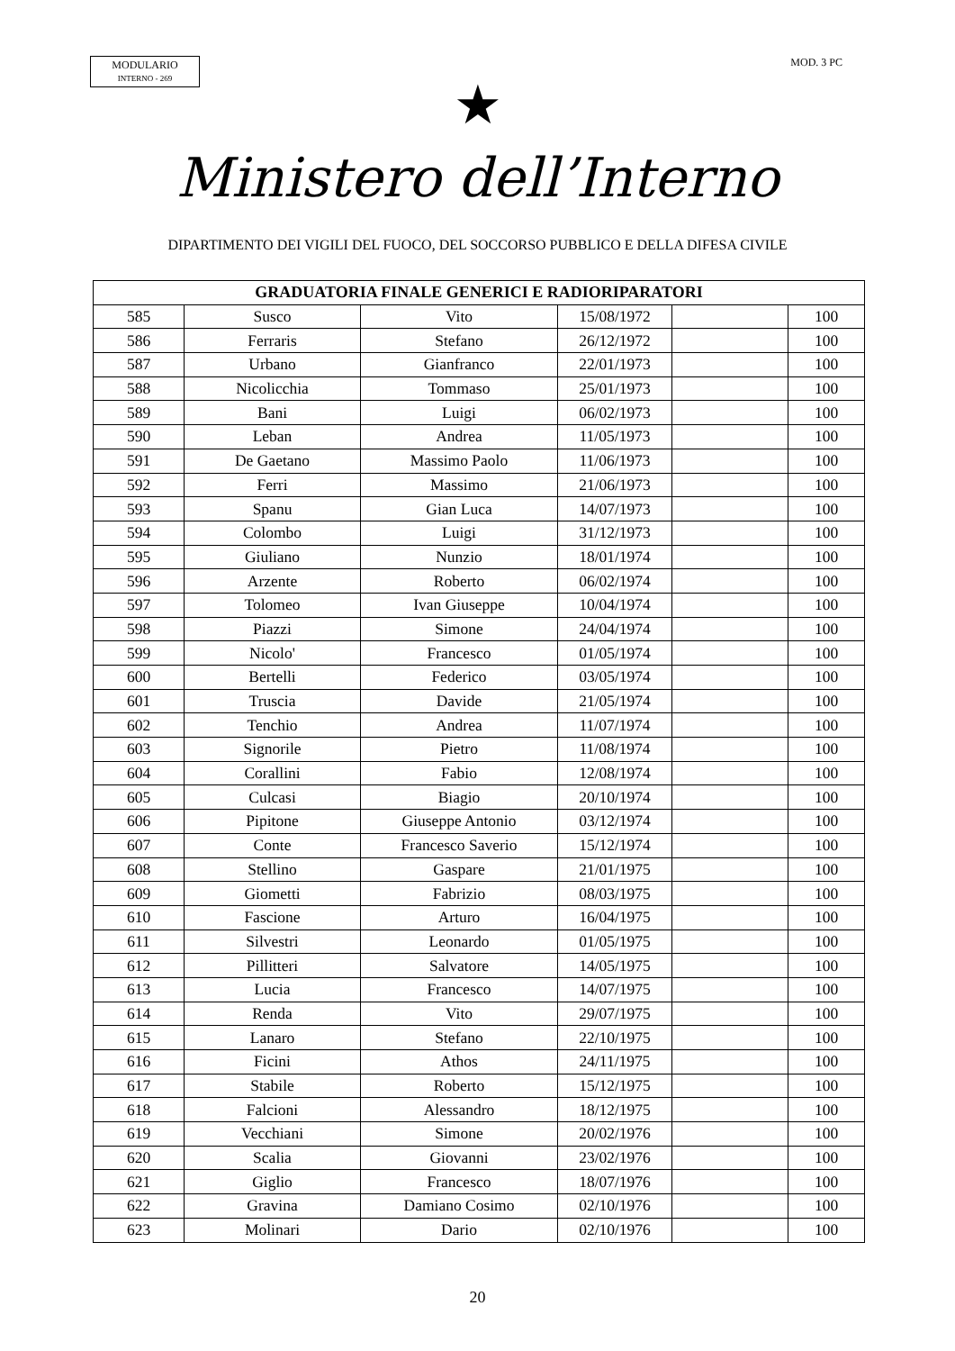MODULARIO
INTERNO - 269
MOD. 3 PC
★
Ministero dell’Interno
DIPARTIMENTO DEI VIGILI DEL FUOCO, DEL SOCCORSO PUBBLICO E DELLA DIFESA CIVILE
| GRADUATORIA FINALE GENERICI E RADIORIPARATORI | | | | | |
| --- | --- | --- | --- | --- | --- |
| 585 | Susco | Vito | 15/08/1972 | | 100 |
| 586 | Ferraris | Stefano | 26/12/1972 | | 100 |
| 587 | Urbano | Gianfranco | 22/01/1973 | | 100 |
| 588 | Nicolicchia | Tommaso | 25/01/1973 | | 100 |
| 589 | Bani | Luigi | 06/02/1973 | | 100 |
| 590 | Leban | Andrea | 11/05/1973 | | 100 |
| 591 | De Gaetano | Massimo Paolo | 11/06/1973 | | 100 |
| 592 | Ferri | Massimo | 21/06/1973 | | 100 |
| 593 | Spanu | Gian Luca | 14/07/1973 | | 100 |
| 594 | Colombo | Luigi | 31/12/1973 | | 100 |
| 595 | Giuliano | Nunzio | 18/01/1974 | | 100 |
| 596 | Arzente | Roberto | 06/02/1974 | | 100 |
| 597 | Tolomeo | Ivan Giuseppe | 10/04/1974 | | 100 |
| 598 | Piazzi | Simone | 24/04/1974 | | 100 |
| 599 | Nicolo' | Francesco | 01/05/1974 | | 100 |
| 600 | Bertelli | Federico | 03/05/1974 | | 100 |
| 601 | Truscia | Davide | 21/05/1974 | | 100 |
| 602 | Tenchio | Andrea | 11/07/1974 | | 100 |
| 603 | Signorile | Pietro | 11/08/1974 | | 100 |
| 604 | Corallini | Fabio | 12/08/1974 | | 100 |
| 605 | Culcasi | Biagio | 20/10/1974 | | 100 |
| 606 | Pipitone | Giuseppe Antonio | 03/12/1974 | | 100 |
| 607 | Conte | Francesco Saverio | 15/12/1974 | | 100 |
| 608 | Stellino | Gaspare | 21/01/1975 | | 100 |
| 609 | Giometti | Fabrizio | 08/03/1975 | | 100 |
| 610 | Fascione | Arturo | 16/04/1975 | | 100 |
| 611 | Silvestri | Leonardo | 01/05/1975 | | 100 |
| 612 | Pillitteri | Salvatore | 14/05/1975 | | 100 |
| 613 | Lucia | Francesco | 14/07/1975 | | 100 |
| 614 | Renda | Vito | 29/07/1975 | | 100 |
| 615 | Lanaro | Stefano | 22/10/1975 | | 100 |
| 616 | Ficini | Athos | 24/11/1975 | | 100 |
| 617 | Stabile | Roberto | 15/12/1975 | | 100 |
| 618 | Falcioni | Alessandro | 18/12/1975 | | 100 |
| 619 | Vecchiani | Simone | 20/02/1976 | | 100 |
| 620 | Scalia | Giovanni | 23/02/1976 | | 100 |
| 621 | Giglio | Francesco | 18/07/1976 | | 100 |
| 622 | Gravina | Damiano Cosimo | 02/10/1976 | | 100 |
| 623 | Molinari | Dario | 02/10/1976 | | 100 |
20